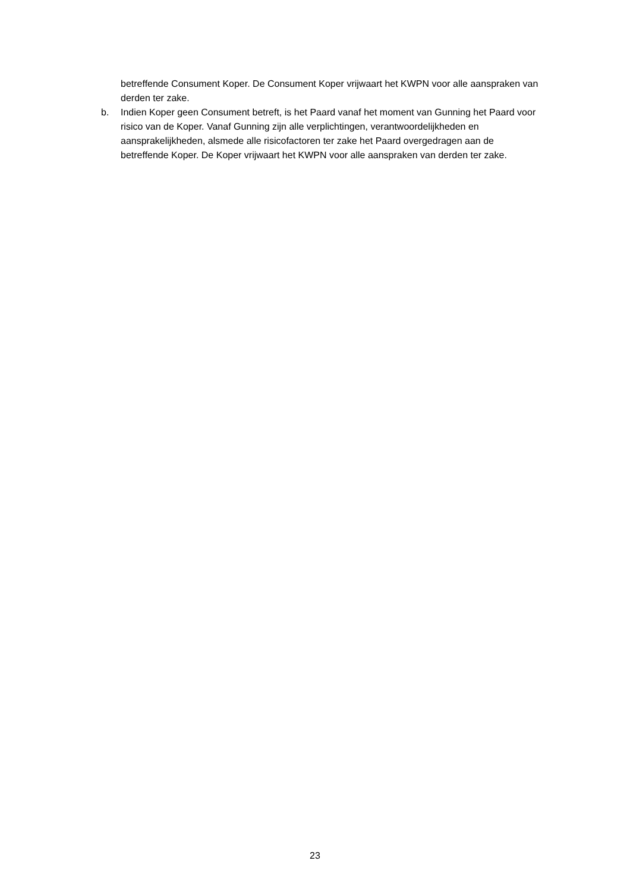betreffende Consument Koper. De Consument Koper vrijwaart het KWPN voor alle aanspraken van derden ter zake.
b. Indien Koper geen Consument betreft, is het Paard vanaf het moment van Gunning het Paard voor risico van de Koper. Vanaf Gunning zijn alle verplichtingen, verantwoordelijkheden en aansprakelijkheden, alsmede alle risicofactoren ter zake het Paard overgedragen aan de betreffende Koper. De Koper vrijwaart het KWPN voor alle aanspraken van derden ter zake.
23